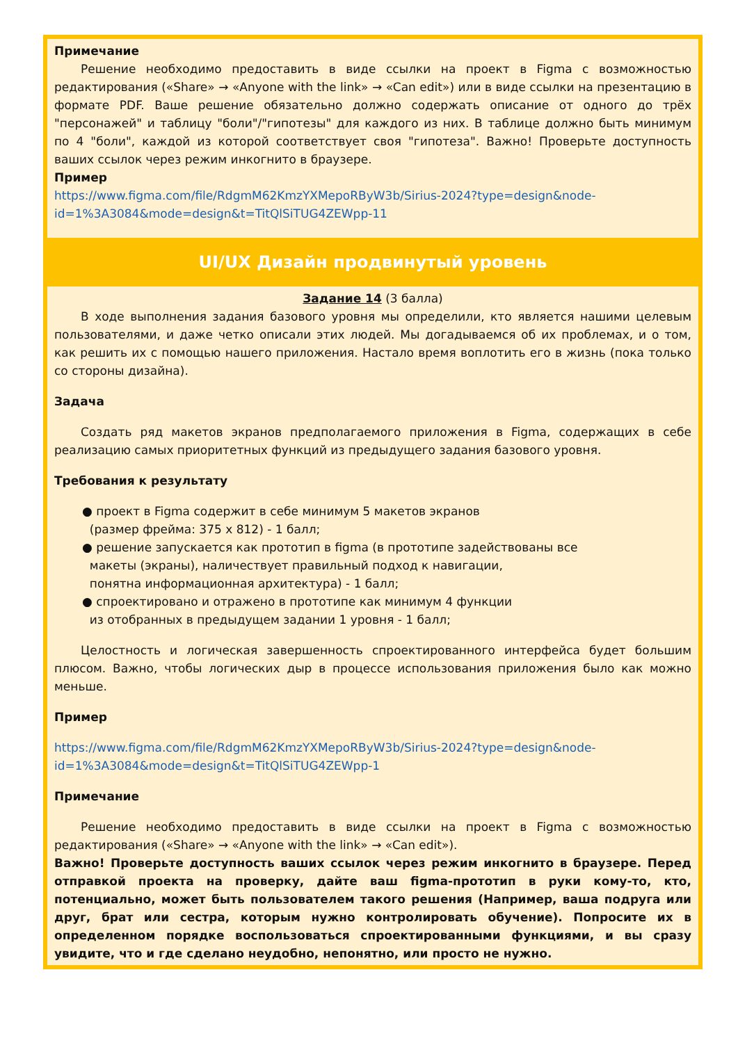Примечание
Решение необходимо предоставить в виде ссылки на проект в Figma с возможностью редактирования («Share» → «Anyone with the link» → «Can edit») или в виде ссылки на презентацию в формате PDF. Ваше решение обязательно должно содержать описание от одного до трёх "персонажей" и таблицу "боли"/"гипотезы" для каждого из них. В таблице должно быть минимум по 4 "боли", каждой из которой соответствует своя "гипотеза". Важно! Проверьте доступность ваших ссылок через режим инкогнито в браузере.
Пример
https://www.figma.com/file/RdgmM62KmzYXMepoRByW3b/Sirius-2024?type=design&node-id=1%3A3084&mode=design&t=TitQlSiTUG4ZEWpp-11
UI/UX Дизайн продвинутый уровень
Задание 14 (3 балла)
В ходе выполнения задания базового уровня мы определили, кто является нашими целевым пользователями, и даже четко описали этих людей. Мы догадываемся об их проблемах, и о том, как решить их с помощью нашего приложения. Настало время воплотить его в жизнь (пока только со стороны дизайна).
Задача
Создать ряд макетов экранов предполагаемого приложения в Figma, содержащих в себе реализацию самых приоритетных функций из предыдущего задания базового уровня.
Требования к результату
● проект в Figma содержит в себе минимум 5 макетов экранов
(размер фрейма: 375 x 812) - 1 балл;
● решение запускается как прототип в figma (в прототипе задействованы все
макеты (экраны), наличествует правильный подход к навигации,
понятна информационная архитектура) - 1 балл;
● спроектировано и отражено в прототипе как минимум 4 функции
из отобранных в предыдущем задании 1 уровня - 1 балл;
Целостность и логическая завершенность спроектированного интерфейса будет большим плюсом. Важно, чтобы логических дыр в процессе использования приложения было как можно меньше.
Пример
https://www.figma.com/file/RdgmM62KmzYXMepoRByW3b/Sirius-2024?type=design&node-id=1%3A3084&mode=design&t=TitQlSiTUG4ZEWpp-1
Примечание
Решение необходимо предоставить в виде ссылки на проект в Figma с возможностью редактирования («Share» → «Anyone with the link» → «Can edit»).
Важно! Проверьте доступность ваших ссылок через режим инкогнито в браузере. Перед отправкой проекта на проверку, дайте ваш figma-прототип в руки кому-то, кто, потенциально, может быть пользователем такого решения (Например, ваша подруга или друг, брат или сестра, которым нужно контролировать обучение). Попросите их в определенном порядке воспользоваться спроектированными функциями, и вы сразу увидите, что и где сделано неудобно, непонятно, или просто не нужно.